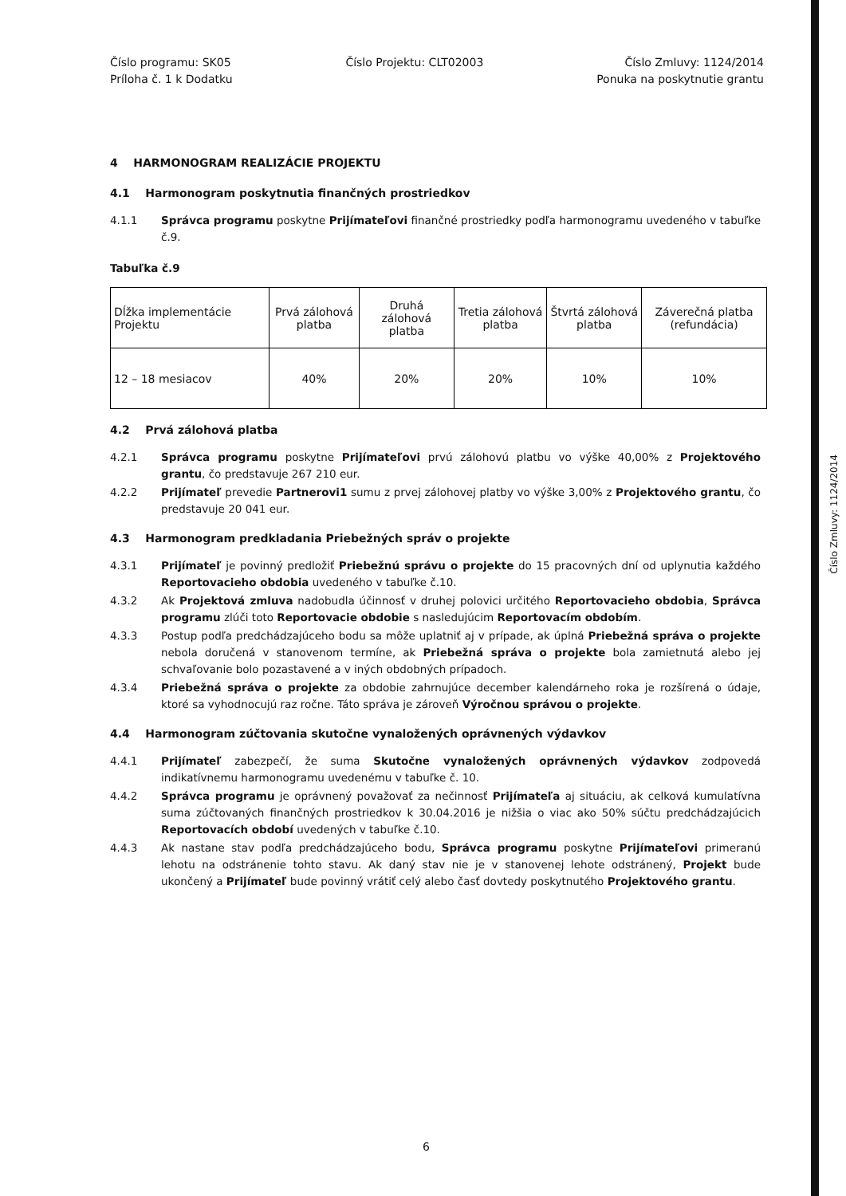Číslo programu: SK05
Príloha č. 1 k Dodatku
Číslo Projektu: CLT02003 Číslo Zmluvy: 1124/2014
Ponuka na poskytnutie grantu
4 HARMONOGRAM REALIZÁCIE PROJEKTU
4.1 Harmonogram poskytnutia finančných prostriedkov
4.1.1 Správca programu poskytne Prijímateľovi finančné prostriedky podľa harmonogramu uvedeného v tabuľke č.9.
Tabuľka č.9
| Dĺžka implementácie Projektu | Prvá zálohová platba | Druhá zálohová platba | Tretia zálohová platba | Štvrtá zálohová platba | Záverečná platba (refundácia) |
| 12 – 18 mesiacov | 40% | 20% | 20% | 10% | 10% |
4.2 Prvá zálohová platba
4.2.1 Správca programu poskytne Prijímateľovi prvú zálohovú platbu vo výške 40,00% z Projektového grantu, čo predstavuje 267 210 eur.
4.2.2 Prijímateľ prevedie Partnerovi1 sumu z prvej zálohovej platby vo výške 3,00% z Projektového grantu, čo predstavuje 20 041 eur.
4.3 Harmonogram predkladania Priebežných správ o projekte
4.3.1 Prijímateľ je povinný predložiť Priebežnú správu o projekte do 15 pracovných dní od uplynutia každého Reportovacieho obdobia uvedeného v tabuľke č.10.
4.3.2 Ak Projektová zmluva nadobudla účinnosť v druhej polovici určitého Reportovacieho obdobia, Správca programu zlúči toto Reportovacie obdobie s nasledujúcim Reportovacím obdobím.
4.3.3 Postup podľa predchádzajúceho bodu sa môže uplatniť aj v prípade, ak úplná Priebežná správa o projekte nebola doručená v stanovenom termíne, ak Priebežná správa o projekte bola zamietnutá alebo jej schvaľovanie bolo pozastavené a v iných obdobných prípadoch.
4.3.4 Priebežná správa o projekte za obdobie zahrnujúce december kalendárneho roka je rozšírená o údaje, ktoré sa vyhodnocujú raz ročne. Táto správa je zároveň Výročnou správou o projekte.
4.4 Harmonogram zúčtovania skutočne vynaložených oprávnených výdavkov
4.4.1 Prijímateľ zabezpečí, že suma Skutočne vynaložených oprávnených výdavkov zodpovedá indikatívnemu harmonogramu uvedenému v tabuľke č. 10.
4.4.2 Správca programu je oprávnený považovať za nečinnosť Prijímateľa aj situáciu, ak celková kumulatívna suma zúčtovaných finančných prostriedkov k 30.04.2016 je nižšia o viac ako 50% súčtu predchádzajúcich Reportovacích období uvedených v tabuľke č.10.
4.4.3 Ak nastane stav podľa predchádzajúceho bodu, Správca programu poskytne Prijímateľovi primeranú lehotu na odstránenie tohto stavu. Ak daný stav nie je v stanovenej lehote odstránený, Projekt bude ukončený a Prijímateľ bude povinný vrátiť celý alebo časť dovtedy poskytnutého Projektového grantu.
Číslo Zmluvy: 1124/2014
6